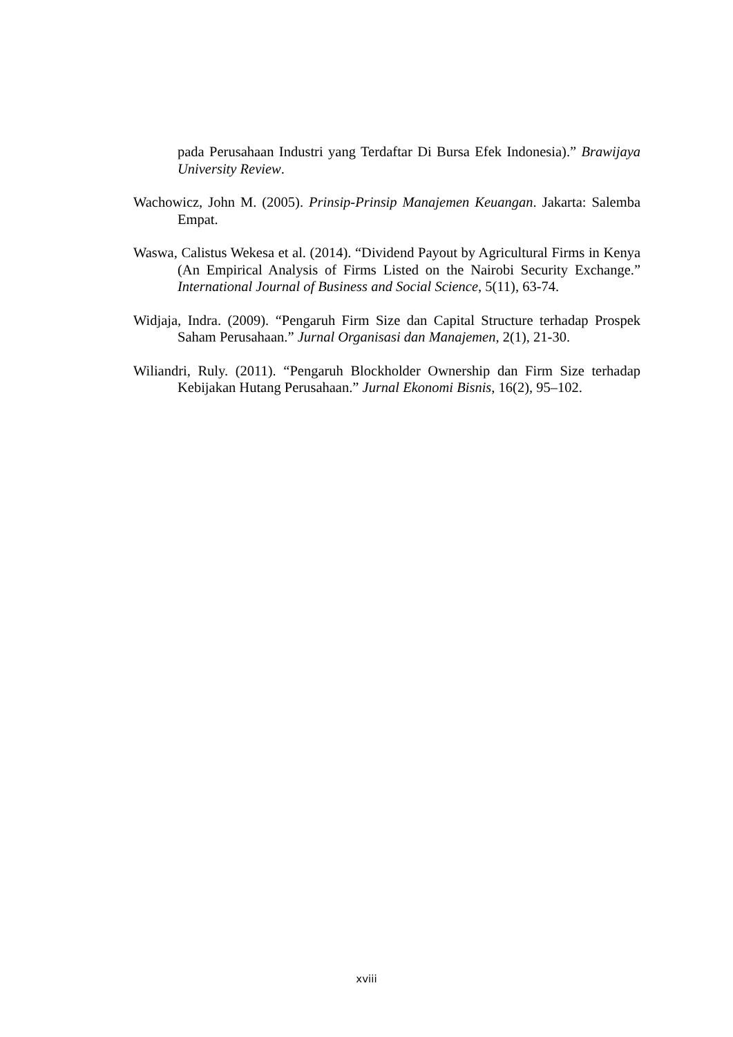pada Perusahaan Industri yang Terdaftar Di Bursa Efek Indonesia).” Brawijaya University Review.
Wachowicz, John M. (2005). Prinsip-Prinsip Manajemen Keuangan. Jakarta: Salemba Empat.
Waswa, Calistus Wekesa et al. (2014). “Dividend Payout by Agricultural Firms in Kenya (An Empirical Analysis of Firms Listed on the Nairobi Security Exchange.” International Journal of Business and Social Science, 5(11), 63-74.
Widjaja, Indra. (2009). “Pengaruh Firm Size dan Capital Structure terhadap Prospek Saham Perusahaan.” Jurnal Organisasi dan Manajemen, 2(1), 21-30.
Wiliandri, Ruly. (2011). “Pengaruh Blockholder Ownership dan Firm Size terhadap Kebijakan Hutang Perusahaan.” Jurnal Ekonomi Bisnis, 16(2), 95–102.
xviii